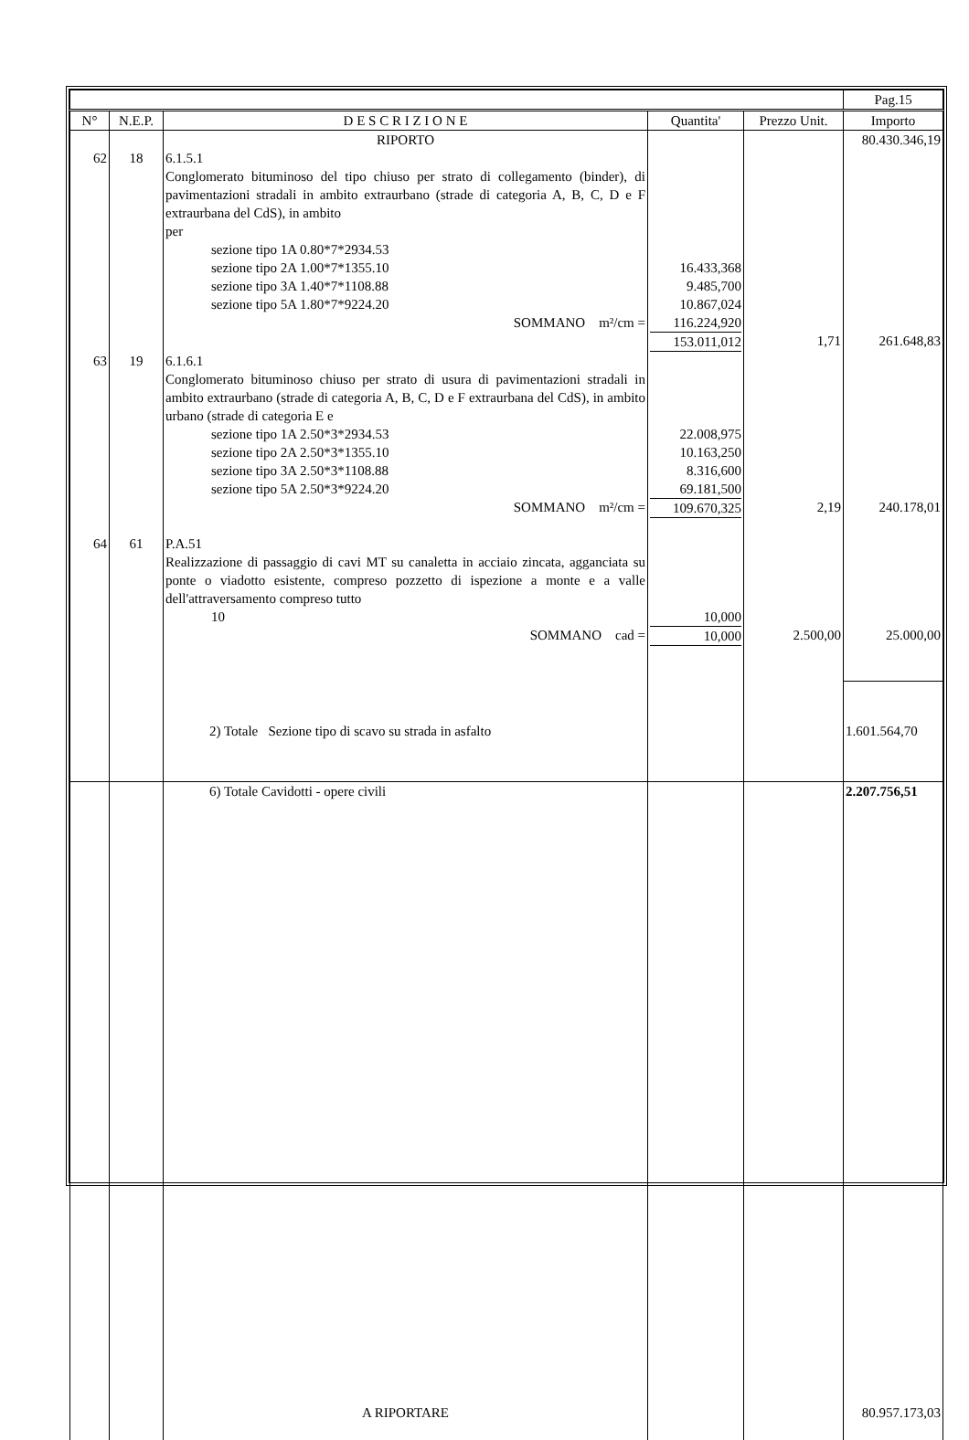| | | | | | Pag.15 |
| N° | N.E.P. | D E S C R I Z I O N E | Quantita' | Prezzo Unit. | Importo |
| | | RIPORTO | | | 80.430.346,19 |
| 62 | 18 | 6.1.5.1 Conglomerato bituminoso del tipo chiuso per strato di collegamento (binder), di pavimentazioni stradali in ambito extraurbano (strade di categoria A, B, C, D e F extraurbana del CdS), in ambito per sezione tipo 1A 0.80*7*2934.53 sezione tipo 2A 1.00*7*1355.10 sezione tipo 3A 1.40*7*1108.88 sezione tipo 5A 1.80*7*9224.20 SOMMANO m²/cm = | 16.433,368 9.485,700 10.867,024 116.224,920 153.011,012 | 1,71 | 261.648,83 |
| 63 | 19 | 6.1.6.1 Conglomerato bituminoso chiuso per strato di usura di pavimentazioni stradali in ambito extraurbano (strade di categoria A, B, C, D e F extraurbana del CdS), in ambito urbano (strade di categoria E e sezione tipo 1A 2.50*3*2934.53 sezione tipo 2A 2.50*3*1355.10 sezione tipo 3A 2.50*3*1108.88 sezione tipo 5A 2.50*3*9224.20 SOMMANO m²/cm = | 22.008,975 10.163,250 8.316,600 69.181,500 109.670,325 | 2,19 | 240.178,01 |
| 64 | 61 | P.A.51 Realizzazione di passaggio di cavi MT su canaletta in acciaio zincata, agganciata su ponte o viadotto esistente, compreso pozzetto di ispezione a monte e a valle dell'attraversamento compreso tutto 10 SOMMANO cad = | 10,000 10,000 | 2.500,00 | 25.000,00 |
| | | 2) Totale Sezione tipo di scavo su strada in asfalto | | | 1.601.564,70 |
| | | 6) Totale Cavidotti - opere civili | | | 2.207.756,51 |
| | | A RIPORTARE | | | 80.957.173,03 |